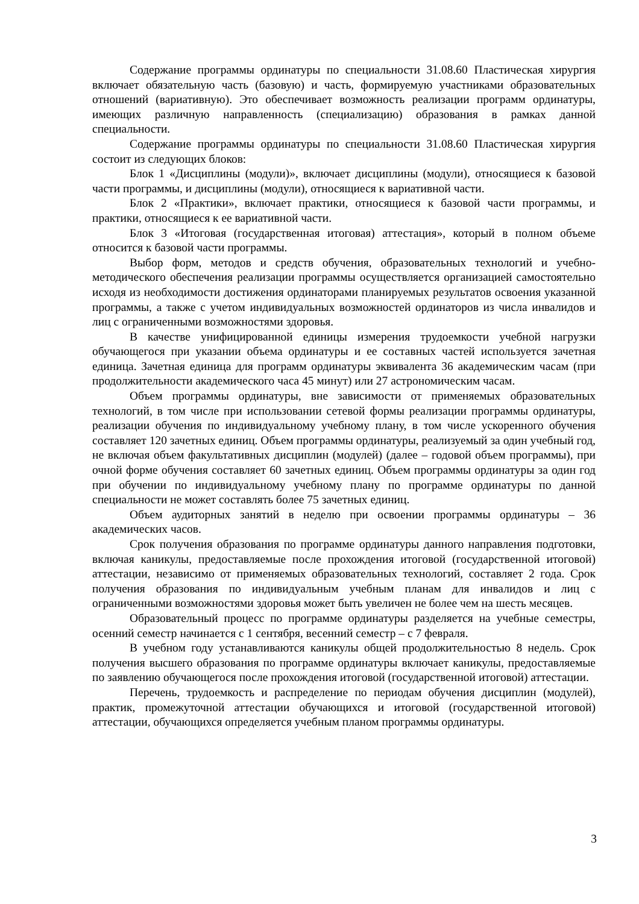Содержание программы ординатуры по специальности 31.08.60 Пластическая хирургия включает обязательную часть (базовую) и часть, формируемую участниками образовательных отношений (вариативную). Это обеспечивает возможность реализации программ ординатуры, имеющих различную направленность (специализацию) образования в рамках данной специальности.
Содержание программы ординатуры по специальности 31.08.60 Пластическая хирургия состоит из следующих блоков:
Блок 1 «Дисциплины (модули)», включает дисциплины (модули), относящиеся к базовой части программы, и дисциплины (модули), относящиеся к вариативной части.
Блок 2 «Практики», включает практики, относящиеся к базовой части программы, и практики, относящиеся к ее вариативной части.
Блок 3 «Итоговая (государственная итоговая) аттестация», который в полном объеме относится к базовой части программы.
Выбор форм, методов и средств обучения, образовательных технологий и учебно-методического обеспечения реализации программы осуществляется организацией самостоятельно исходя из необходимости достижения ординаторами планируемых результатов освоения указанной программы, а также с учетом индивидуальных возможностей ординаторов из числа инвалидов и лиц с ограниченными возможностями здоровья.
В качестве унифицированной единицы измерения трудоемкости учебной нагрузки обучающегося при указании объема ординатуры и ее составных частей используется зачетная единица. Зачетная единица для программ ординатуры эквивалента 36 академическим часам (при продолжительности академического часа 45 минут) или 27 астрономическим часам.
Объем программы ординатуры, вне зависимости от применяемых образовательных технологий, в том числе при использовании сетевой формы реализации программы ординатуры, реализации обучения по индивидуальному учебному плану, в том числе ускоренного обучения составляет 120 зачетных единиц. Объем программы ординатуры, реализуемый за один учебный год, не включая объем факультативных дисциплин (модулей) (далее – годовой объем программы), при очной форме обучения составляет 60 зачетных единиц. Объем программы ординатуры за один год при обучении по индивидуальному учебному плану по программе ординатуры по данной специальности не может составлять более 75 зачетных единиц.
Объем аудиторных занятий в неделю при освоении программы ординатуры – 36 академических часов.
Срок получения образования по программе ординатуры данного направления подготовки, включая каникулы, предоставляемые после прохождения итоговой (государственной итоговой) аттестации, независимо от применяемых образовательных технологий, составляет 2 года. Срок получения образования по индивидуальным учебным планам для инвалидов и лиц с ограниченными возможностями здоровья может быть увеличен не более чем на шесть месяцев.
Образовательный процесс по программе ординатуры разделяется на учебные семестры, осенний семестр начинается с 1 сентября, весенний семестр – с 7 февраля.
В учебном году устанавливаются каникулы общей продолжительностью 8 недель. Срок получения высшего образования по программе ординатуры включает каникулы, предоставляемые по заявлению обучающегося после прохождения итоговой (государственной итоговой) аттестации.
Перечень, трудоемкость и распределение по периодам обучения дисциплин (модулей), практик, промежуточной аттестации обучающихся и итоговой (государственной итоговой) аттестации, обучающихся определяется учебным планом программы ординатуры.
3